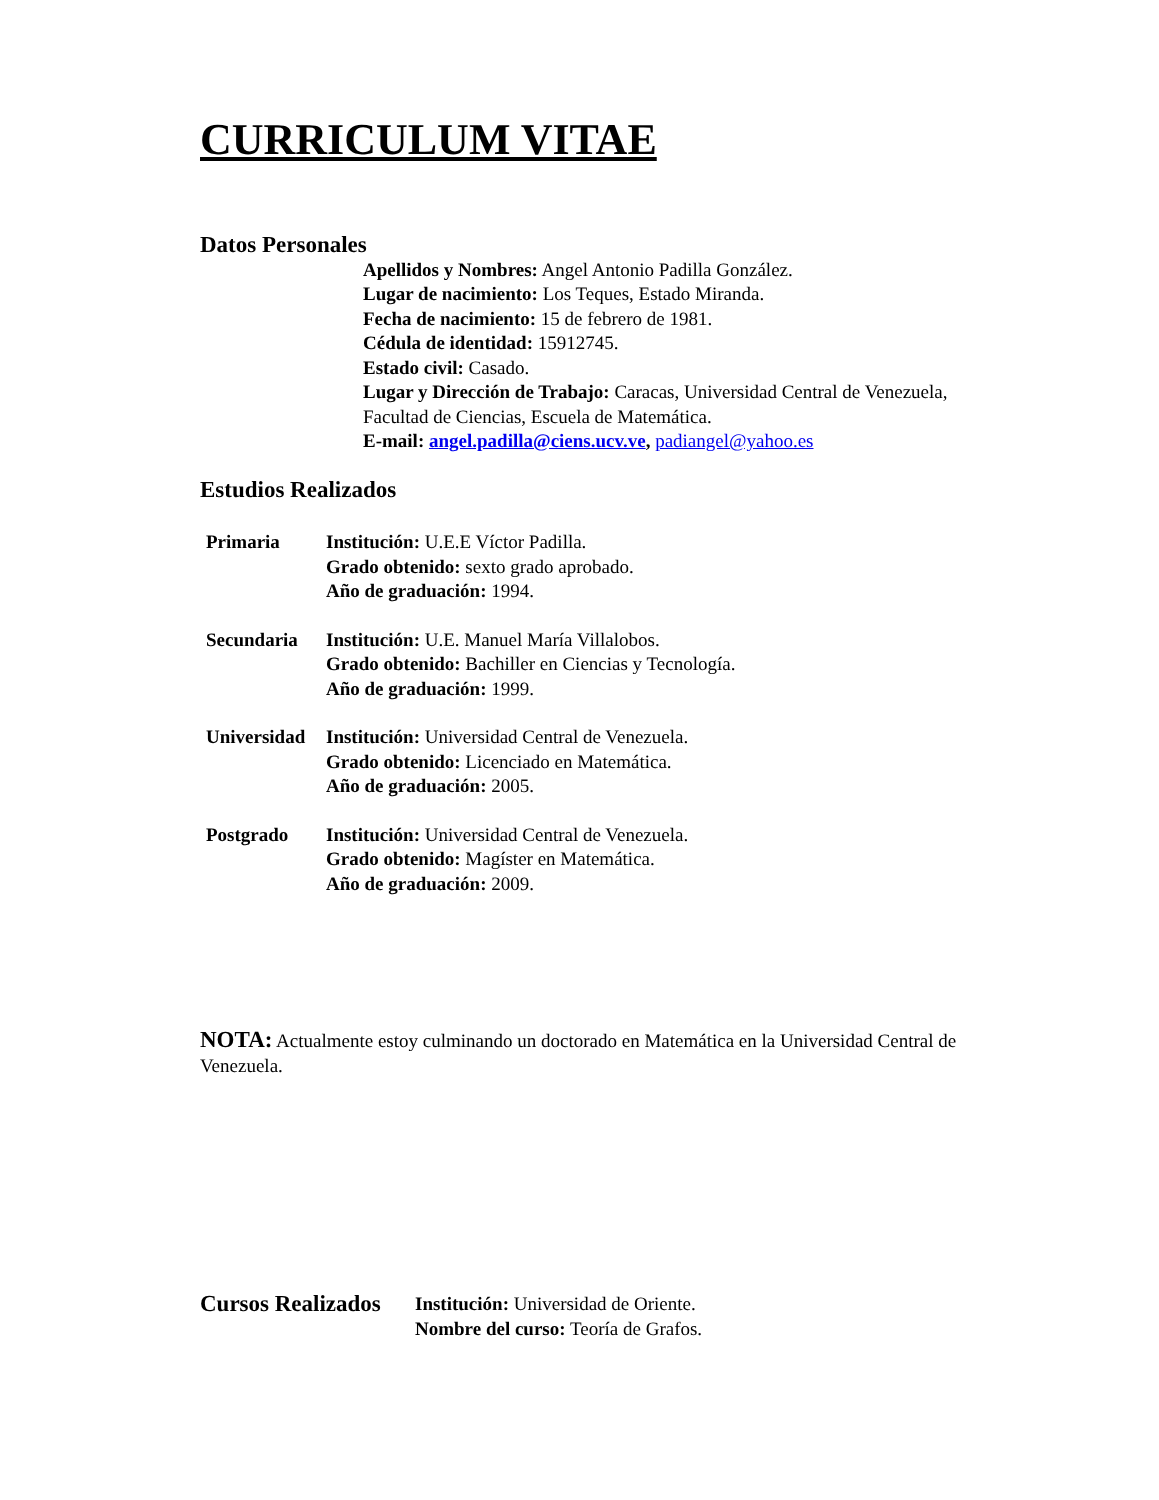CURRICULUM VITAE
Datos Personales
Apellidos y Nombres: Angel Antonio Padilla González.
Lugar de nacimiento: Los Teques, Estado Miranda.
Fecha de nacimiento: 15 de febrero de 1981.
Cédula de identidad: 15912745.
Estado civil: Casado.
Lugar y Dirección de Trabajo: Caracas, Universidad Central de Venezuela, Facultad de Ciencias, Escuela de Matemática.
E-mail: angel.padilla@ciens.ucv.ve, padiangel@yahoo.es
Estudios Realizados
Primaria Institución: U.E.E Víctor Padilla.
Grado obtenido: sexto grado aprobado.
Año de graduación: 1994.
Secundaria Institución: U.E. Manuel María Villalobos.
Grado obtenido: Bachiller en Ciencias y Tecnología.
Año de graduación: 1999.
Universidad
Institución: Universidad Central de Venezuela.
Grado obtenido: Licenciado en Matemática.
Año de graduación: 2005.
Postgrado Institución: Universidad Central de Venezuela.
Grado obtenido: Magíster en Matemática.
Año de graduación: 2009.
NOTA: Actualmente estoy culminando un doctorado en Matemática en la Universidad Central de Venezuela.
Cursos Realizados
Institución: Universidad de Oriente.
Nombre del curso: Teoría de Grafos.